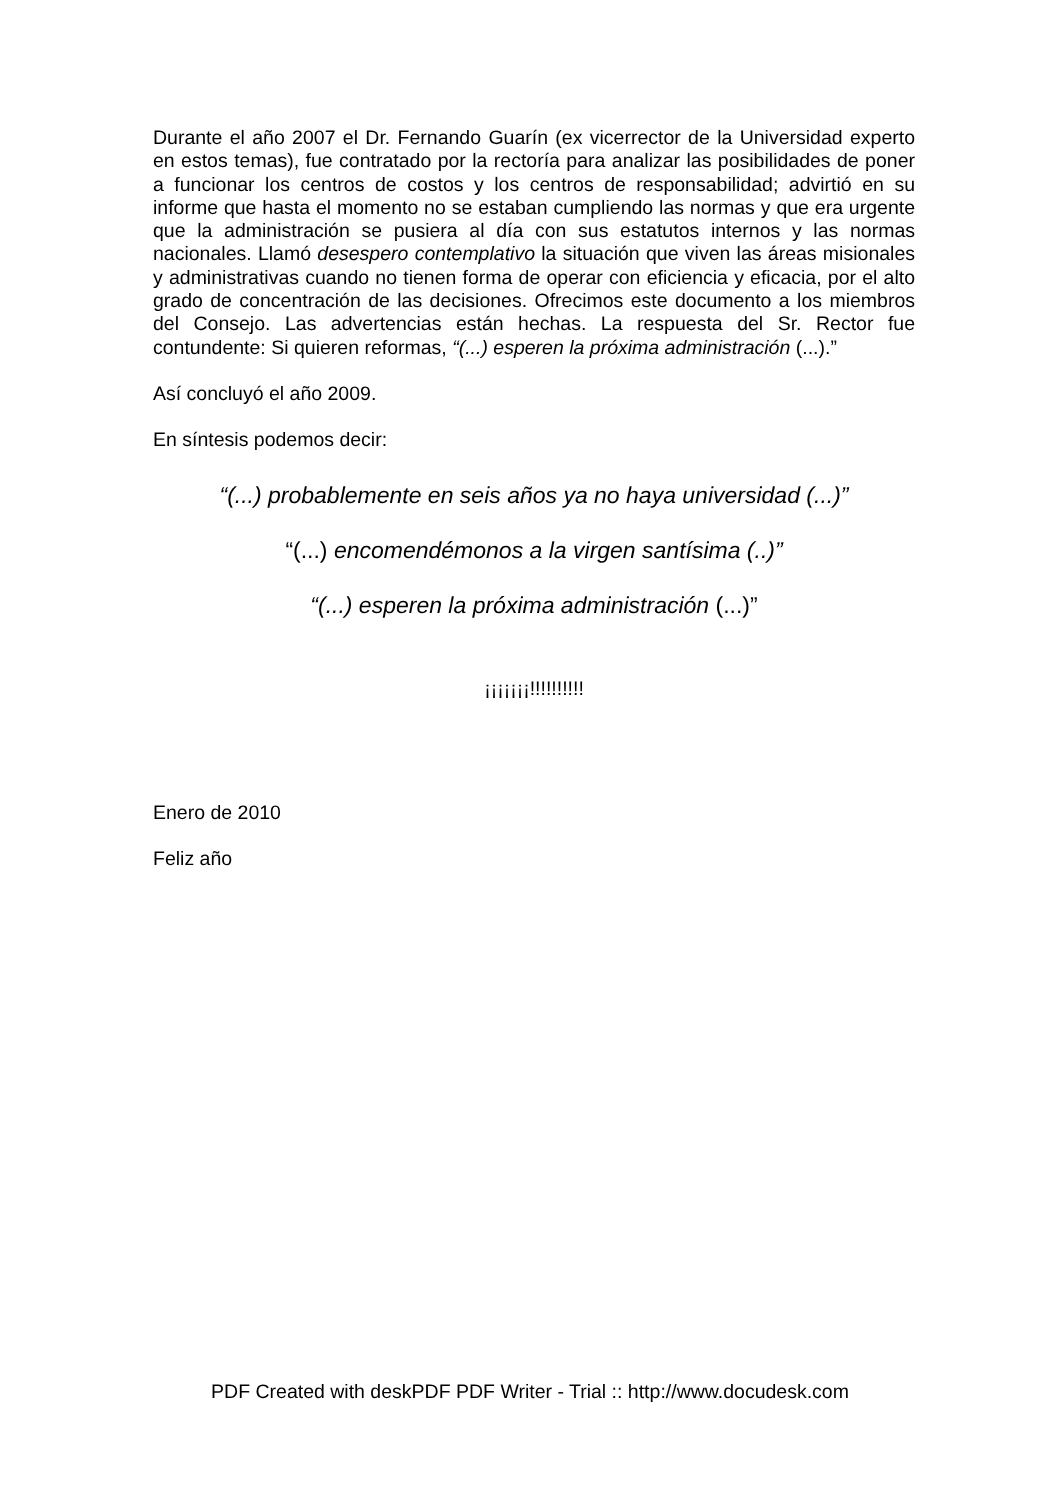Durante el año 2007 el Dr. Fernando Guarín (ex vicerrector de la Universidad experto en estos temas), fue contratado por la rectoría para analizar las posibilidades de poner a funcionar los centros de costos y los centros de responsabilidad; advirtió en su informe que hasta el momento no se estaban cumpliendo las normas y que era urgente que la administración se pusiera al día con sus estatutos internos y las normas nacionales. Llamó desespero contemplativo la situación que viven las áreas misionales y administrativas cuando no tienen forma de operar con eficiencia y eficacia, por el alto grado de concentración de las decisiones. Ofrecimos este documento a los miembros del Consejo. Las advertencias están hechas. La respuesta del Sr. Rector fue contundente: Si quieren reformas, “(...) esperen la próxima administración (...).”
Así concluyó el año 2009.
En síntesis podemos decir:
“(...) probablemente en seis años ya no haya universidad (...)”
“(...) encomendémonos a la virgen santísima (..)”
“(...) esperen la próxima administración (...)”
¡¡¡¡¡¡¡!!!!!!!!!!
Enero de 2010
Feliz año
PDF Created with deskPDF PDF Writer - Trial :: http://www.docudesk.com